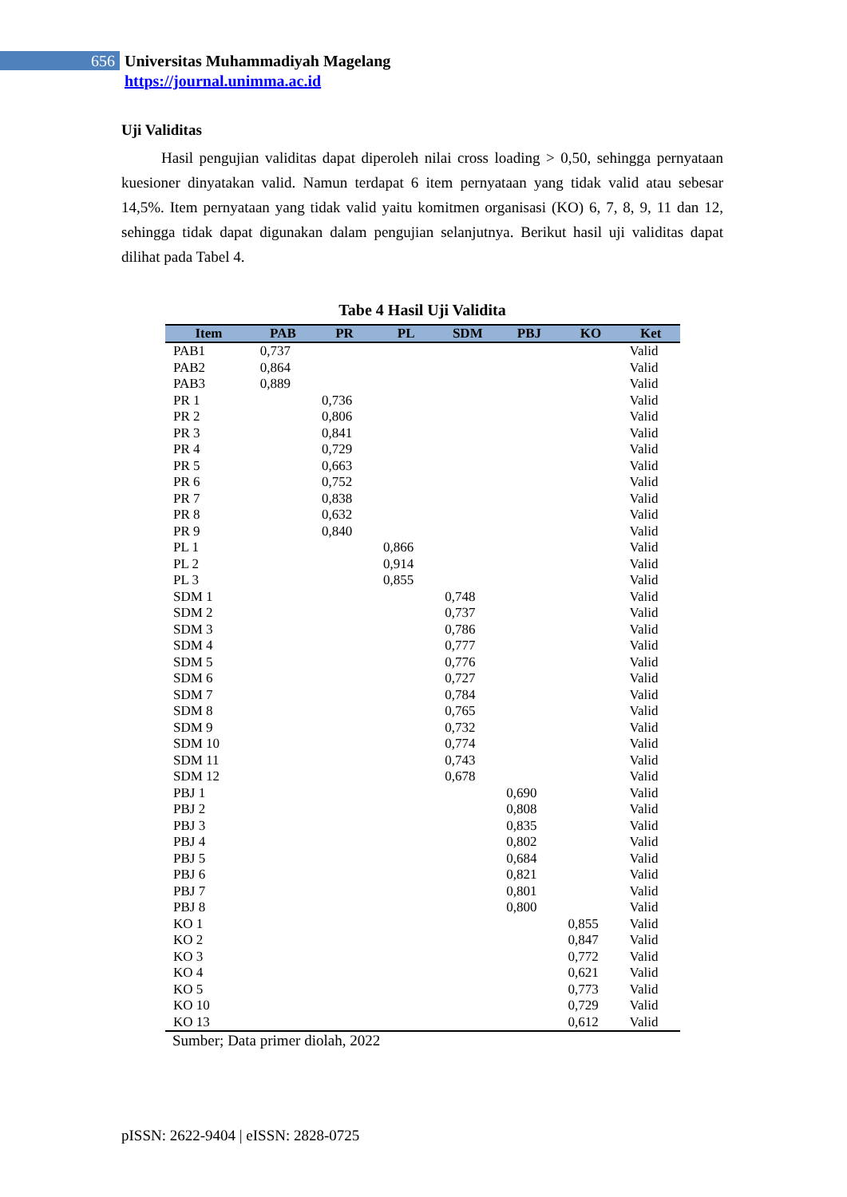656
Universitas Muhammadiyah Magelang
https://journal.unimma.ac.id
Uji Validitas
Hasil pengujian validitas dapat diperoleh nilai cross loading > 0,50, sehingga pernyataan kuesioner dinyatakan valid. Namun terdapat 6 item pernyataan yang tidak valid atau sebesar 14,5%. Item pernyataan yang tidak valid yaitu komitmen organisasi (KO) 6, 7, 8, 9, 11 dan 12, sehingga tidak dapat digunakan dalam pengujian selanjutnya. Berikut hasil uji validitas dapat dilihat pada Tabel 4.
Tabe 4 Hasil Uji Validita
| Item | PAB | PR | PL | SDM | PBJ | KO | Ket |
| --- | --- | --- | --- | --- | --- | --- | --- |
| PAB1 | 0,737 | | | | | | Valid |
| PAB2 | 0,864 | | | | | | Valid |
| PAB3 | 0,889 | | | | | | Valid |
| PR 1 | | 0,736 | | | | | Valid |
| PR 2 | | 0,806 | | | | | Valid |
| PR 3 | | 0,841 | | | | | Valid |
| PR 4 | | 0,729 | | | | | Valid |
| PR 5 | | 0,663 | | | | | Valid |
| PR 6 | | 0,752 | | | | | Valid |
| PR 7 | | 0,838 | | | | | Valid |
| PR 8 | | 0,632 | | | | | Valid |
| PR 9 | | 0,840 | | | | | Valid |
| PL 1 | | | 0,866 | | | | Valid |
| PL 2 | | | 0,914 | | | | Valid |
| PL 3 | | | 0,855 | | | | Valid |
| SDM 1 | | | | 0,748 | | | Valid |
| SDM 2 | | | | 0,737 | | | Valid |
| SDM 3 | | | | 0,786 | | | Valid |
| SDM 4 | | | | 0,777 | | | Valid |
| SDM 5 | | | | 0,776 | | | Valid |
| SDM 6 | | | | 0,727 | | | Valid |
| SDM 7 | | | | 0,784 | | | Valid |
| SDM 8 | | | | 0,765 | | | Valid |
| SDM 9 | | | | 0,732 | | | Valid |
| SDM 10 | | | | 0,774 | | | Valid |
| SDM 11 | | | | 0,743 | | | Valid |
| SDM 12 | | | | 0,678 | | | Valid |
| PBJ 1 | | | | | 0,690 | | Valid |
| PBJ 2 | | | | | 0,808 | | Valid |
| PBJ 3 | | | | | 0,835 | | Valid |
| PBJ 4 | | | | | 0,802 | | Valid |
| PBJ 5 | | | | | 0,684 | | Valid |
| PBJ 6 | | | | | 0,821 | | Valid |
| PBJ 7 | | | | | 0,801 | | Valid |
| PBJ 8 | | | | | 0,800 | | Valid |
| KO 1 | | | | | | 0,855 | Valid |
| KO 2 | | | | | | 0,847 | Valid |
| KO 3 | | | | | | 0,772 | Valid |
| KO 4 | | | | | | 0,621 | Valid |
| KO 5 | | | | | | 0,773 | Valid |
| KO 10 | | | | | | 0,729 | Valid |
| KO 13 | | | | | | 0,612 | Valid |
Sumber; Data primer diolah, 2022
pISSN: 2622-9404 | eISSN: 2828-0725